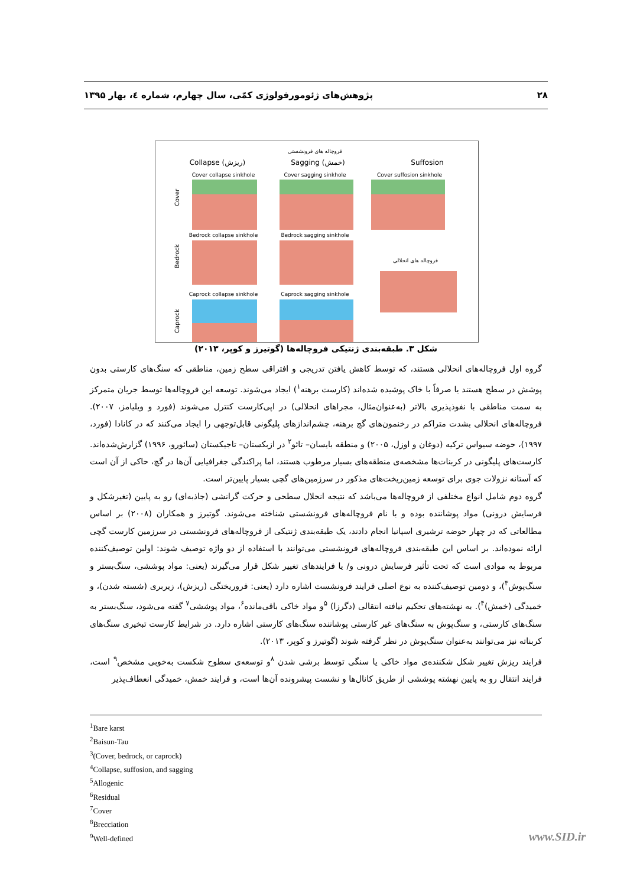۲۸ پژوهش‌های ژئومورفولوژی کمّی، سال چهارم، شماره ٤، بهار ۱۳۹۵
فروچاله های فرونشستی
Collapse (ریزش)
Sagging (خمش)
Suffosion
Cover collapse sinkhole
Cover sagging sinkhole
Cover suffosion sinkhole
Bedrock collapse sinkhole
Bedrock sagging sinkhole
فروچاله های انحلالی
Caprock collapse sinkhole
Caprock sagging sinkhole
Cover
Bedrock
Caprock
شکل ۳. طبقه‌بندی ژنتیکی فروچاله‌ها (گوتیرز و کوپر، ۲۰۱۳)
گروه اول فروچاله‌های انحلالی هستند، که توسط کاهش یافتن تدریجی و افتراقی سطح زمین، مناطقی که سنگ‌های کارستی بدون پوشش در سطح هستند یا صرفاً با خاک پوشیده شده‌اند (کارست برهنه<sup>۱</sup>) ایجاد می‌شوند. توسعه این فروچاله‌ها توسط جریان متمرکز به سمت مناطقی با نفوذپذیری بالاتر (به‌عنوان‌مثال، مجراهای انحلالی) در اپی‌کارست کنترل می‌شوند (فورد و ویلیامز، ۲۰۰۷). فروچاله‌های انحلالی بشدت متراکم در رخنمون‌های گچ برهنه، چشم‌اندازهای پلیگونی قابل‌توجهی را ایجاد می‌کنند که در کانادا (فورد، ۱۹۹۷)، حوضه سیواس ترکیه (دوغان و اوزل، ۲۰۰۵) و منطقه بایسان– تائو<sup>۲</sup> در ازبکستان– تاجیکستان (سائورو، ۱۹۹۶) گزارش‌شده‌اند. کارست‌های پلیگونی در کربنات‌ها مشخصه‌ی منطقه‌های بسیار مرطوب هستند، اما پراکندگی جغرافیایی آن‌ها در گچ، حاکی از آن است که آستانه نزولات جوی برای توسعه زمین‌ریخت‌های مذکور در سرزمین‌های گچی بسیار پایین‌تر است.
گروه دوم شامل انواع مختلفی از فروچاله‌ها می‌باشد که نتیجه انحلال سطحی و حرکت گرانشی (جاذبه‌ای) رو به پایین (تغیرشکل و فرسایش درونی) مواد پوشاننده بوده و با نام فروچاله‌های فرونشستی شناخته می‌شوند. گوتیرز و همکاران (۲۰۰۸) بر اساس مطالعاتی که در چهار حوضه ترشیری اسپانیا انجام دادند، یک طبقه‌بندی ژنتیکی از فروچاله‌های فرونشستی در سرزمین کارست گچی ارائه نموده‌اند. بر اساس این طبقه‌بندی فروچاله‌های فرونشستی می‌توانند با استفاده از دو واژه توصیف شوند: اولین توصیف‌کننده مربوط به موادی است که تحت تأثیر فرسایش درونی و/ یا فرایندهای تغییر شکل قرار می‌گیرند (یعنی: مواد پوششی، سنگ‌بستر و سنگ‌پوش<sup>۳</sup>)، و دومین توصیف‌کننده به نوع اصلی فرایند فرونشست اشاره دارد (یعنی: فروریختگی (ریزش)، زیربری (شسته شدن)، و خمیدگی (خمش)<sup>۴</sup>). به نهشته‌های تحکیم نیافته انتقالی (دگرزا) <sup>۵</sup>و مواد خاکی باقی‌مانده<sup>۶</sup>، مواد پوششی<sup>۷</sup> گفته می‌شود، سنگ‌بستر به سنگ‌های کارستی، و سنگ‌پوش به سنگ‌های غیر کارستی پوشاننده سنگ‌های کارستی اشاره دارد. در شرایط کارست تبخیری سنگ‌های کربناته نیز می‌توانند به‌عنوان سنگ‌پوش در نظر گرفته شوند (گوتیرز و کوپر، ۲۰۱۳).
فرایند ریزش تغییر شکل شکننده‌ی مواد خاکی یا سنگی توسط برشی شدن <sup>۸</sup>و توسعه‌ی سطوح شکست به‌خوبی مشخص<sup>۹</sup> است، فرایند انتقال رو به پایین نهشته پوششی از طریق کانال‌ها و نشست پیشرونده آن‌ها است، و فرایند خمش، خمیدگی انعطاف‌پذیر
<sup>1</sup> Bare karst
<sup>2</sup> Baisun-Tau
<sup>3</sup> (Cover, bedrock, or caprock)
<sup>4</sup> Collapse, suffosion, and sagging
<sup>5</sup> Allogenic
<sup>6</sup> Residual
<sup>7</sup> Cover
<sup>8</sup> Brecciation
<sup>9</sup> Well-defined
www.SID.ir